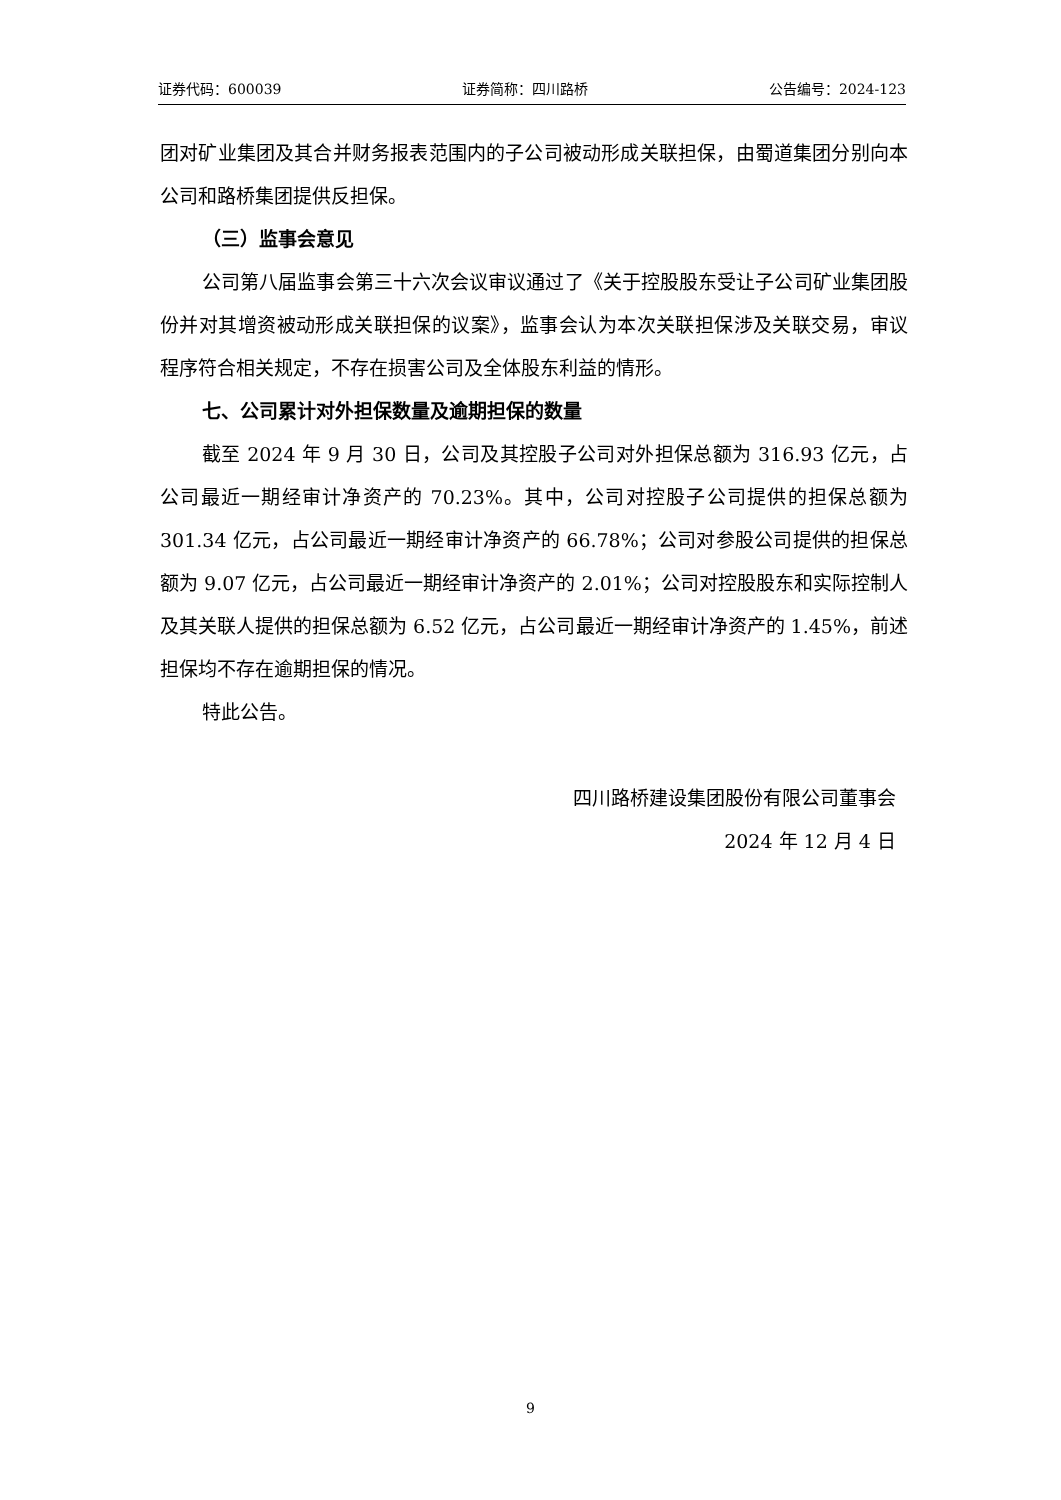证券代码：600039 证券简称：四川路桥 公告编号：2024-123
团对矿业集团及其合并财务报表范围内的子公司被动形成关联担保，由蜀道集团分别向本公司和路桥集团提供反担保。
（三）监事会意见
公司第八届监事会第三十六次会议审议通过了《关于控股股东受让子公司矿业集团股份并对其增资被动形成关联担保的议案》，监事会认为本次关联担保涉及关联交易，审议程序符合相关规定，不存在损害公司及全体股东利益的情形。
七、公司累计对外担保数量及逾期担保的数量
截至 2024 年 9 月 30 日，公司及其控股子公司对外担保总额为 316.93 亿元，占公司最近一期经审计净资产的 70.23%。其中，公司对控股子公司提供的担保总额为 301.34 亿元，占公司最近一期经审计净资产的 66.78%；公司对参股公司提供的担保总额为 9.07 亿元，占公司最近一期经审计净资产的 2.01%；公司对控股股东和实际控制人及其关联人提供的担保总额为 6.52 亿元，占公司最近一期经审计净资产的 1.45%，前述担保均不存在逾期担保的情况。
特此公告。
四川路桥建设集团股份有限公司董事会
2024 年 12 月 4 日
9